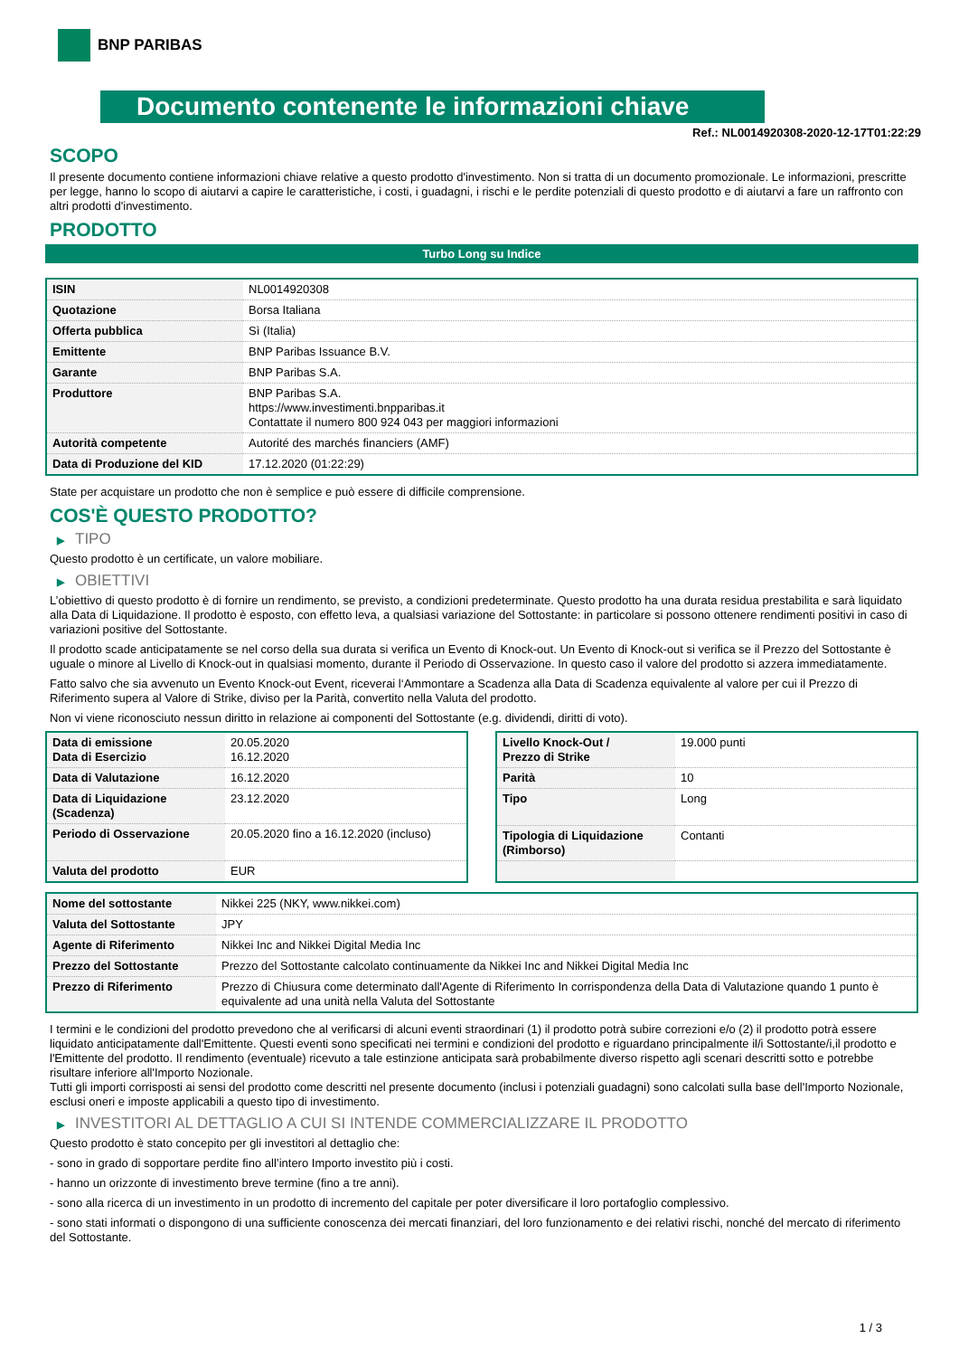BNP PARIBAS
Documento contenente le informazioni chiave
Ref.: NL0014920308-2020-12-17T01:22:29
SCOPO
Il presente documento contiene informazioni chiave relative a questo prodotto d'investimento. Non si tratta di un documento promozionale. Le informazioni, prescritte per legge, hanno lo scopo di aiutarvi a capire le caratteristiche, i costi, i guadagni, i rischi e le perdite potenziali di questo prodotto e di aiutarvi a fare un raffronto con altri prodotti d'investimento.
PRODOTTO
Turbo Long su Indice
| ISIN | NL0014920308 |
| Quotazione | Borsa Italiana |
| Offerta pubblica | Sì (Italia) |
| Emittente | BNP Paribas Issuance B.V. |
| Garante | BNP Paribas S.A. |
| Produttore | BNP Paribas S.A. https://www.investimenti.bnpparibas.it Contattate il numero 800 924 043 per maggiori informazioni |
| Autorità competente | Autorité des marchés financiers (AMF) |
| Data di Produzione del KID | 17.12.2020 (01:22:29) |
State per acquistare un prodotto che non è semplice e può essere di difficile comprensione.
COS'È QUESTO PRODOTTO?
▶ TIPO
Questo prodotto è un certificate, un valore mobiliare.
▶ OBIETTIVI
L’obiettivo di questo prodotto è di fornire un rendimento, se previsto, a condizioni predeterminate. Questo prodotto ha una durata residua prestabilita e sarà liquidato alla Data di Liquidazione. Il prodotto è esposto, con effetto leva, a qualsiasi variazione del Sottostante: in particolare si possono ottenere rendimenti positivi in caso di variazioni positive del Sottostante.
Il prodotto scade anticipatamente se nel corso della sua durata si verifica un Evento di Knock-out. Un Evento di Knock-out si verifica se il Prezzo del Sottostante è uguale o minore al Livello di Knock-out in qualsiasi momento, durante il Periodo di Osservazione. In questo caso il valore del prodotto si azzera immediatamente.
Fatto salvo che sia avvenuto un Evento Knock-out Event, riceverai l‘Ammontare a Scadenza alla Data di Scadenza equivalente al valore per cui il Prezzo di Riferimento supera al Valore di Strike, diviso per la Parità, convertito nella Valuta del prodotto.
Non vi viene riconosciuto nessun diritto in relazione ai componenti del Sottostante (e.g. dividendi, diritti di voto).
| Data di emissione Data di Esercizio | 20.05.2020 16.12.2020 |
| Data di Valutazione | 16.12.2020 |
| Data di Liquidazione (Scadenza) | 23.12.2020 |
| Periodo di Osservazione | 20.05.2020 fino a 16.12.2020 (incluso) |
| Valuta del prodotto | EUR |
| Livello Knock-Out / Prezzo di Strike | 19.000 punti |
| Parità | 10 |
| Tipo | Long |
| Tipologia di Liquidazione (Rimborso) | Contanti |
| Nome del sottostante | Nikkei 225 (NKY, www.nikkei.com) |
| Valuta del Sottostante | JPY |
| Agente di Riferimento | Nikkei Inc and Nikkei Digital Media Inc |
| Prezzo del Sottostante | Prezzo del Sottostante calcolato continuamente da Nikkei Inc and Nikkei Digital Media Inc |
| Prezzo di Riferimento | Prezzo di Chiusura come determinato dall'Agente di Riferimento In corrispondenza della Data di Valutazione quando 1 punto è equivalente ad una unità nella Valuta del Sottostante |
I termini e le condizioni del prodotto prevedono che al verificarsi di alcuni eventi straordinari (1) il prodotto potrà subire correzioni e/o (2) il prodotto potrà essere liquidato anticipatamente dall'Emittente. Questi eventi sono specificati nei termini e condizioni del prodotto e riguardano principalmente il/i Sottostante/i,il prodotto e l'Emittente del prodotto. Il rendimento (eventuale) ricevuto a tale estinzione anticipata sarà probabilmente diverso rispetto agli scenari descritti sotto e potrebbe risultare inferiore all'Importo Nozionale.
Tutti gli importi corrisposti ai sensi del prodotto come descritti nel presente documento (inclusi i potenziali guadagni) sono calcolati sulla base dell'Importo Nozionale, esclusi oneri e imposte applicabili a questo tipo di investimento.
▶ INVESTITORI AL DETTAGLIO A CUI SI INTENDE COMMERCIALIZZARE IL PRODOTTO
Questo prodotto è stato concepito per gli investitori al dettaglio che:
- sono in grado di sopportare perdite fino all’intero Importo investito più i costi.
- hanno un orizzonte di investimento breve termine (fino a tre anni).
- sono alla ricerca di un investimento in un prodotto di incremento del capitale per poter diversificare il loro portafoglio complessivo.
- sono stati informati o dispongono di una sufficiente conoscenza dei mercati finanziari, del loro funzionamento e dei relativi rischi, nonché del mercato di riferimento del Sottostante.
1 / 3